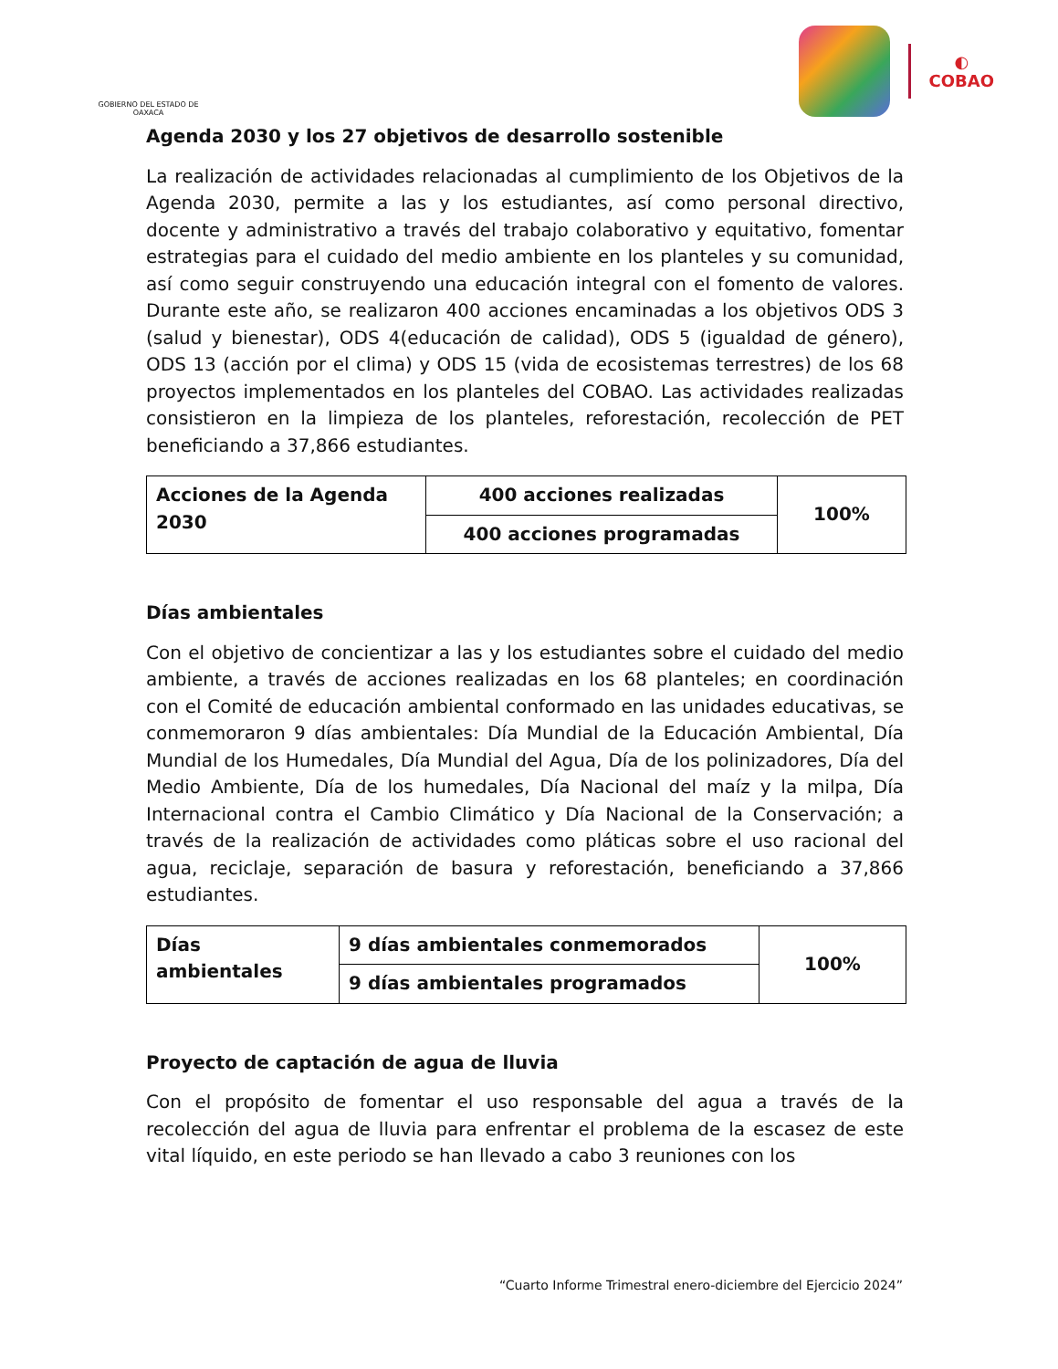GOBIERNO DEL ESTADO DE OAXACA
◐
COBAO
Agenda 2030 y los 27 objetivos de desarrollo sostenible
La realización de actividades relacionadas al cumplimiento de los Objetivos de la Agenda 2030, permite a las y los estudiantes, así como personal directivo, docente y administrativo a través del trabajo colaborativo y equitativo, fomentar estrategias para el cuidado del medio ambiente en los planteles y su comunidad, así como seguir construyendo una educación integral con el fomento de valores. Durante este año, se realizaron 400 acciones encaminadas a los objetivos ODS 3 (salud y bienestar), ODS 4(educación de calidad), ODS 5 (igualdad de género), ODS 13 (acción por el clima) y ODS 15 (vida de ecosistemas terrestres) de los 68 proyectos implementados en los planteles del COBAO. Las actividades realizadas consistieron en la limpieza de los planteles, reforestación, recolección de PET beneficiando a 37,866 estudiantes.
| Acciones de la Agenda 2030 | 400 acciones realizadas | 100% |
| | 400 acciones programadas | |
Días ambientales
Con el objetivo de concientizar a las y los estudiantes sobre el cuidado del medio ambiente, a través de acciones realizadas en los 68 planteles; en coordinación con el Comité de educación ambiental conformado en las unidades educativas, se conmemoraron 9 días ambientales: Día Mundial de la Educación Ambiental, Día Mundial de los Humedales, Día Mundial del Agua, Día de los polinizadores, Día del Medio Ambiente, Día de los humedales, Día Nacional del maíz y la milpa, Día Internacional contra el Cambio Climático y Día Nacional de la Conservación; a través de la realización de actividades como pláticas sobre el uso racional del agua, reciclaje, separación de basura y reforestación, beneficiando a 37,866 estudiantes.
| Días ambientales | 9 días ambientales conmemorados | 100% |
| | 9 días ambientales programados | |
Proyecto de captación de agua de lluvia
Con el propósito de fomentar el uso responsable del agua a través de la recolección del agua de lluvia para enfrentar el problema de la escasez de este vital líquido, en este periodo se han llevado a cabo 3 reuniones con los
“Cuarto Informe Trimestral enero-diciembre del Ejercicio 2024”